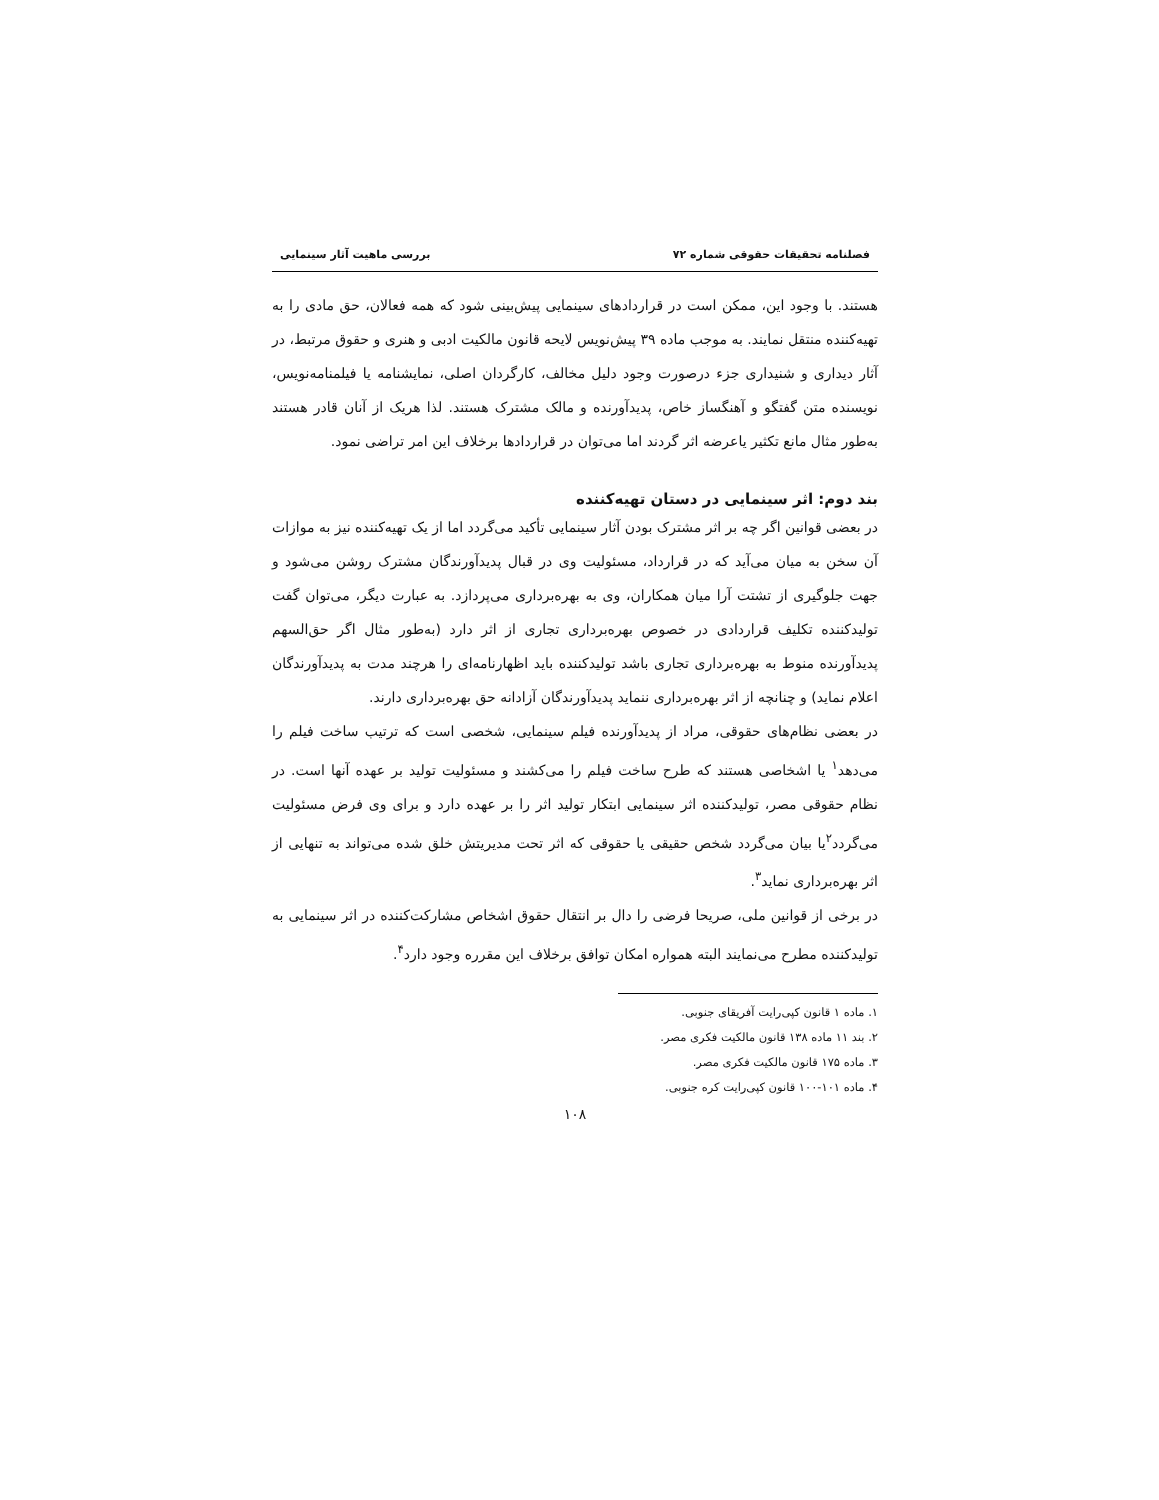فصلنامه تحقیقات حقوقی شماره ۷۲ بررسی ماهیت آثار سینمایی
هستند. با وجود این، ممکن است در قراردادهای سینمایی پیش‌بینی شود که همه فعالان، حق مادی را به تهیه‌کننده منتقل نمایند. به موجب ماده ۳۹ پیش‌نویس لایحه قانون مالکیت ادبی و هنری و حقوق مرتبط، در آثار دیداری و شنیداری جزء درصورت وجود دلیل مخالف، کارگردان اصلی، نمایشنامه یا فیلمنامه‌نویس، نویسنده متن گفتگو و آهنگساز خاص، پدیدآورنده و مالک مشترک هستند. لذا هریک از آنان قادر هستند به‌طور مثال مانع تکثیر یاعرضه اثر گردند اما می‌توان در قراردادها برخلاف این امر تراضی نمود.
بند دوم: اثر سینمایی در دستان تهیه‌کننده
در بعضی قوانین اگر چه بر اثر مشترک بودن آثار سینمایی تأکید می‌گردد اما از یک تهیه‌کننده نیز به موازات آن سخن به میان می‌آید که در قرارداد، مسئولیت وی در قبال پدیدآورندگان مشترک روشن می‌شود و جهت جلوگیری از تشتت آرا میان همکاران، وی به بهره‌برداری می‌پردازد. به عبارت دیگر، می‌توان گفت تولیدکننده تکلیف قراردادی در خصوص بهره‌برداری تجاری از اثر دارد (به‌طور مثال اگر حق‌السهم پدیدآورنده منوط به بهره‌برداری تجاری باشد تولیدکننده باید اظهارنامه‌ای را هرچند مدت به پدیدآورندگان اعلام نماید) و چنانچه از اثر بهره‌برداری ننماید پدیدآورندگان آزادانه حق بهره‌برداری دارند.
در بعضی نظام‌های حقوقی، مراد از پدیدآورنده فیلم سینمایی، شخصی است که ترتیب ساخت فیلم را می‌دهد<sup>۱</sup> یا اشخاصی هستند که طرح ساخت فیلم را می‌کشند و مسئولیت تولید بر عهده آنها است. در نظام حقوقی مصر، تولیدکننده اثر سینمایی ابتکار تولید اثر را بر عهده دارد و برای وی فرض مسئولیت می‌گردد<sup>۲</sup>یا بیان می‌گردد شخص حقیقی یا حقوقی که اثر تحت مدیریتش خلق شده می‌تواند به تنهایی از اثر بهره‌برداری نماید<sup>۳</sup>.
در برخی از قوانین ملی، صریحا فرضی را دال بر انتقال حقوق اشخاص مشارکت‌کننده در اثر سینمایی به تولیدکننده مطرح می‌نمایند البته همواره امکان توافق برخلاف این مقرره وجود دارد<sup>۴</sup>.
۱. ماده ۱ قانون کپی‌رایت آفریقای جنوبی.
۲. بند ۱۱ ماده ۱۳۸ قانون مالکیت فکری مصر.
۳. ماده ۱۷۵ قانون مالکیت فکری مصر.
۴. ماده ۱۰۱-۱۰۰ قانون کپی‌رایت کره جنوبی.
۱۰۸